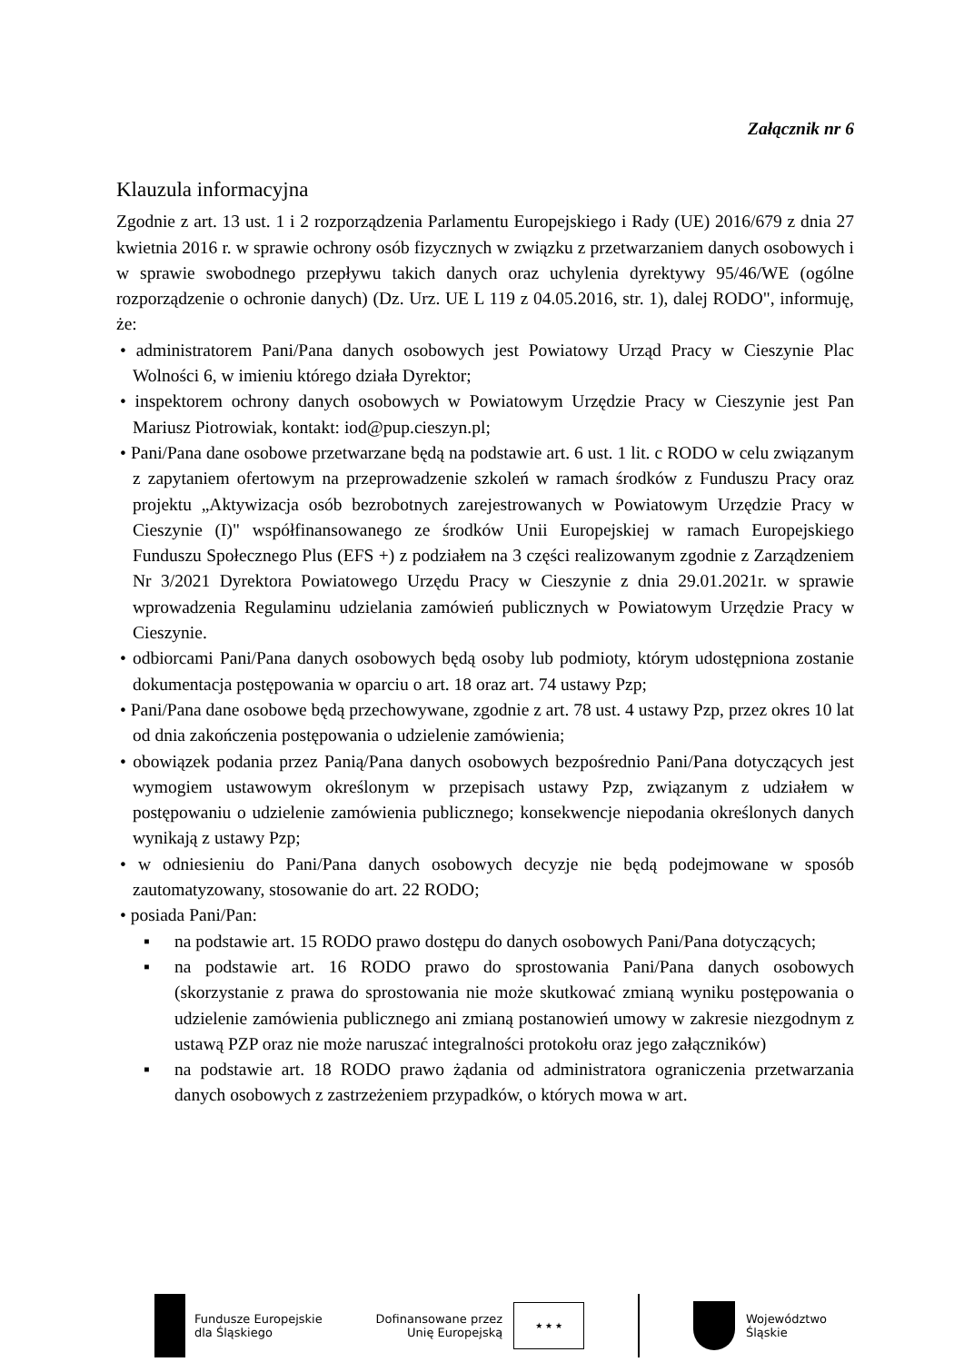Załącznik nr 6
Klauzula informacyjna
Zgodnie z art. 13 ust. 1 i 2 rozporządzenia Parlamentu Europejskiego i Rady (UE) 2016/679 z dnia 27 kwietnia 2016 r. w sprawie ochrony osób fizycznych w związku z przetwarzaniem danych osobowych i w sprawie swobodnego przepływu takich danych oraz uchylenia dyrektywy 95/46/WE (ogólne rozporządzenie o ochronie danych) (Dz. Urz. UE L 119 z 04.05.2016, str. 1), dalej RODO", informuję, że:
• administratorem Pani/Pana danych osobowych jest Powiatowy Urząd Pracy w Cieszynie Plac Wolności 6, w imieniu którego działa Dyrektor;
• inspektorem ochrony danych osobowych w Powiatowym Urzędzie Pracy w Cieszynie jest Pan Mariusz Piotrowiak, kontakt: iod@pup.cieszyn.pl;
• Pani/Pana dane osobowe przetwarzane będą na podstawie art. 6 ust. 1 lit. c RODO w celu związanym z zapytaniem ofertowym na przeprowadzenie szkoleń w ramach środków z Funduszu Pracy oraz projektu „Aktywizacja osób bezrobotnych zarejestrowanych w Powiatowym Urzędzie Pracy w Cieszynie (I)" współfinansowanego ze środków Unii Europejskiej w ramach Europejskiego Funduszu Społecznego Plus (EFS +) z podziałem na 3 części realizowanym zgodnie z Zarządzeniem Nr 3/2021 Dyrektora Powiatowego Urzędu Pracy w Cieszynie z dnia 29.01.2021r. w sprawie wprowadzenia Regulaminu udzielania zamówień publicznych w Powiatowym Urzędzie Pracy w Cieszynie.
• odbiorcami Pani/Pana danych osobowych będą osoby lub podmioty, którym udostępniona zostanie dokumentacja postępowania w oparciu o art. 18 oraz art. 74 ustawy Pzp;
• Pani/Pana dane osobowe będą przechowywane, zgodnie z art. 78 ust. 4 ustawy Pzp, przez okres 10 lat od dnia zakończenia postępowania o udzielenie zamówienia;
• obowiązek podania przez Panią/Pana danych osobowych bezpośrednio Pani/Pana dotyczących jest wymogiem ustawowym określonym w przepisach ustawy Pzp, związanym z udziałem w postępowaniu o udzielenie zamówienia publicznego; konsekwencje niepodania określonych danych wynikają z ustawy Pzp;
• w odniesieniu do Pani/Pana danych osobowych decyzje nie będą podejmowane w sposób zautomatyzowany, stosowanie do art. 22 RODO;
• posiada Pani/Pan:
▪ na podstawie art. 15 RODO prawo dostępu do danych osobowych Pani/Pana dotyczących;
▪ na podstawie art. 16 RODO prawo do sprostowania Pani/Pana danych osobowych (skorzystanie z prawa do sprostowania nie może skutkować zmianą wyniku postępowania o udzielenie zamówienia publicznego ani zmianą postanowień umowy w zakresie niezgodnym z ustawą PZP oraz nie może naruszać integralności protokołu oraz jego załączników)
▪ na podstawie art. 18 RODO prawo żądania od administratora ograniczenia przetwarzania danych osobowych z zastrzeżeniem przypadków, o których mowa w art.
Fundusze Europejskie
dla Śląskiego
Dofinansowane przez
Unię Europejską
★ ★ ★
Województwo
Śląskie